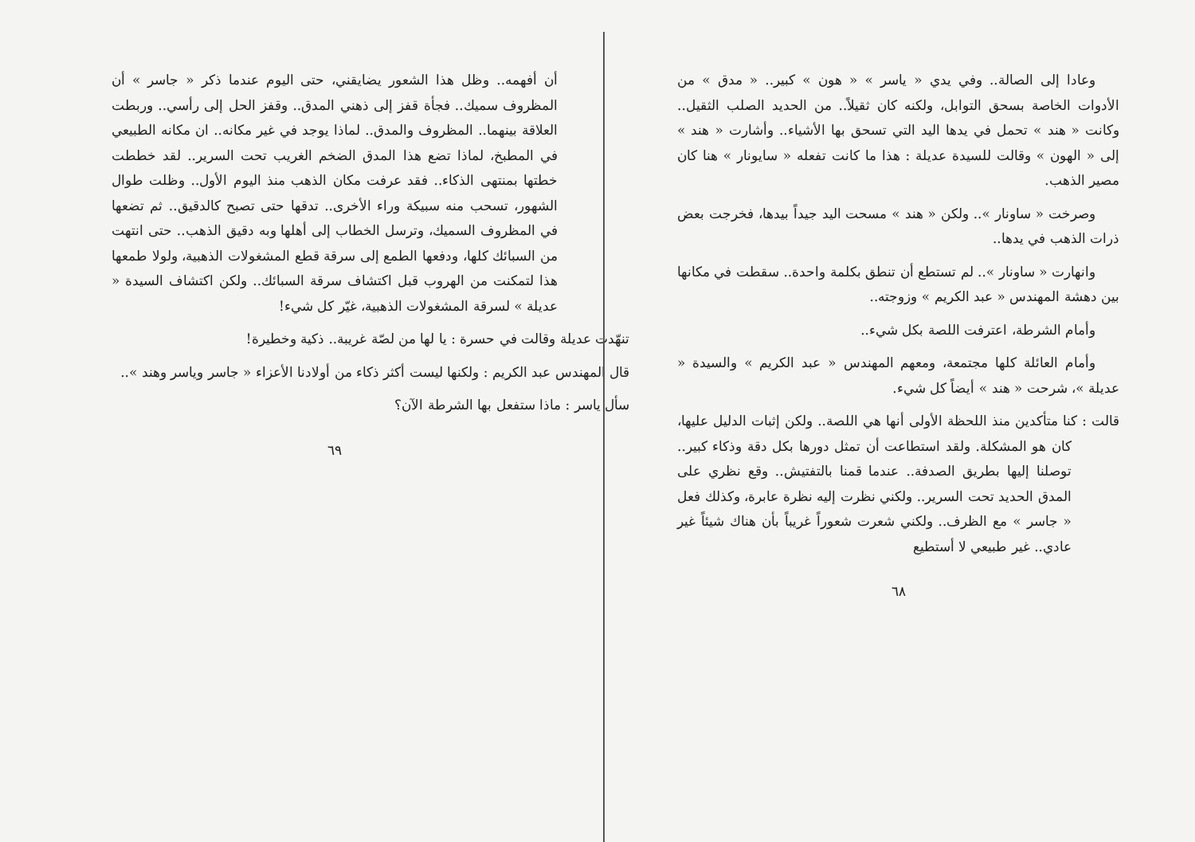وعادا إلى الصالة.. وفي يدي « ياسر » « هون » كبير.. « مدق » من الأدوات الخاصة بسحق التوابل، ولكنه كان ثقيلاً.. من الحديد الصلب الثقيل.. وكانت « هند » تحمل في يدها اليد التي تسحق بها الأشياء.. وأشارت « هند » إلى « الهون » وقالت للسيدة عديلة : هذا ما كانت تفعله « سايونار » هنا كان مصير الذهب.
وصرخت « ساونار ».. ولكن « هند » مسحت اليد جيداً بيدها، فخرجت بعض ذرات الذهب في يدها..
وانهارت « ساونار ».. لم تستطع أن تنطق بكلمة واحدة.. سقطت في مكانها بين دهشة المهندس « عبد الكريم » وزوجته..
وأمام الشرطة، اعترفت اللصة بكل شيء..
وأمام العائلة كلها مجتمعة، ومعهم المهندس « عبد الكريم » والسيدة « عديلة »، شرحت « هند » أيضاً كل شيء.
قالت : كنا متأكدين منذ اللحظة الأولى أنها هي اللصة.. ولكن إثبات الدليل عليها، كان هو المشكلة. ولقد استطاعت أن تمثل دورها بكل دقة وذكاء كبير.. توصلنا إليها بطريق الصدفة.. عندما قمنا بالتفتيش.. وقع نظري على المدق الحديد تحت السرير.. ولكني نظرت إليه نظرة عابرة، وكذلك فعل « جاسر » مع الظرف.. ولكني شعرت شعوراً غريباً بأن هناك شيئاً غير عادي.. غير طبيعي لا أستطيع
٦٨
أن أفهمه.. وظل هذا الشعور يضايقني، حتى اليوم عندما ذكر « جاسر » أن المظروف سميك.. فجأة قفز إلى ذهني المدق.. وقفز الحل إلى رأسي.. وربطت العلاقة بينهما.. المظروف والمدق.. لماذا يوجد في غير مكانه.. ان مكانه الطبيعي في المطبخ، لماذا تضع هذا المدق الضخم الغريب تحت السرير.. لقد خططت خطتها بمنتهى الذكاء.. فقد عرفت مكان الذهب منذ اليوم الأول.. وظلت طوال الشهور، تسحب منه سبيكة وراء الأخرى.. تدقها حتى تصبح كالدقيق.. ثم تضعها في المظروف السميك، وترسل الخطاب إلى أهلها وبه دقيق الذهب.. حتى انتهت من السبائك كلها، ودفعها الطمع إلى سرقة قطع المشغولات الذهبية، ولولا طمعها هذا لتمكنت من الهروب قبل اكتشاف سرقة السبائك.. ولكن اكتشاف السيدة « عديلة » لسرقة المشغولات الذهبية، غيّر كل شيء!
تنهّدت عديلة وقالت في حسرة : يا لها من لصّة غريبة.. ذكية وخطيرة!
قال المهندس عبد الكريم : ولكنها ليست أكثر ذكاء من أولادنا الأعزاء « جاسر وياسر وهند »..
سأل ياسر : ماذا ستفعل بها الشرطة الآن؟
٦٩